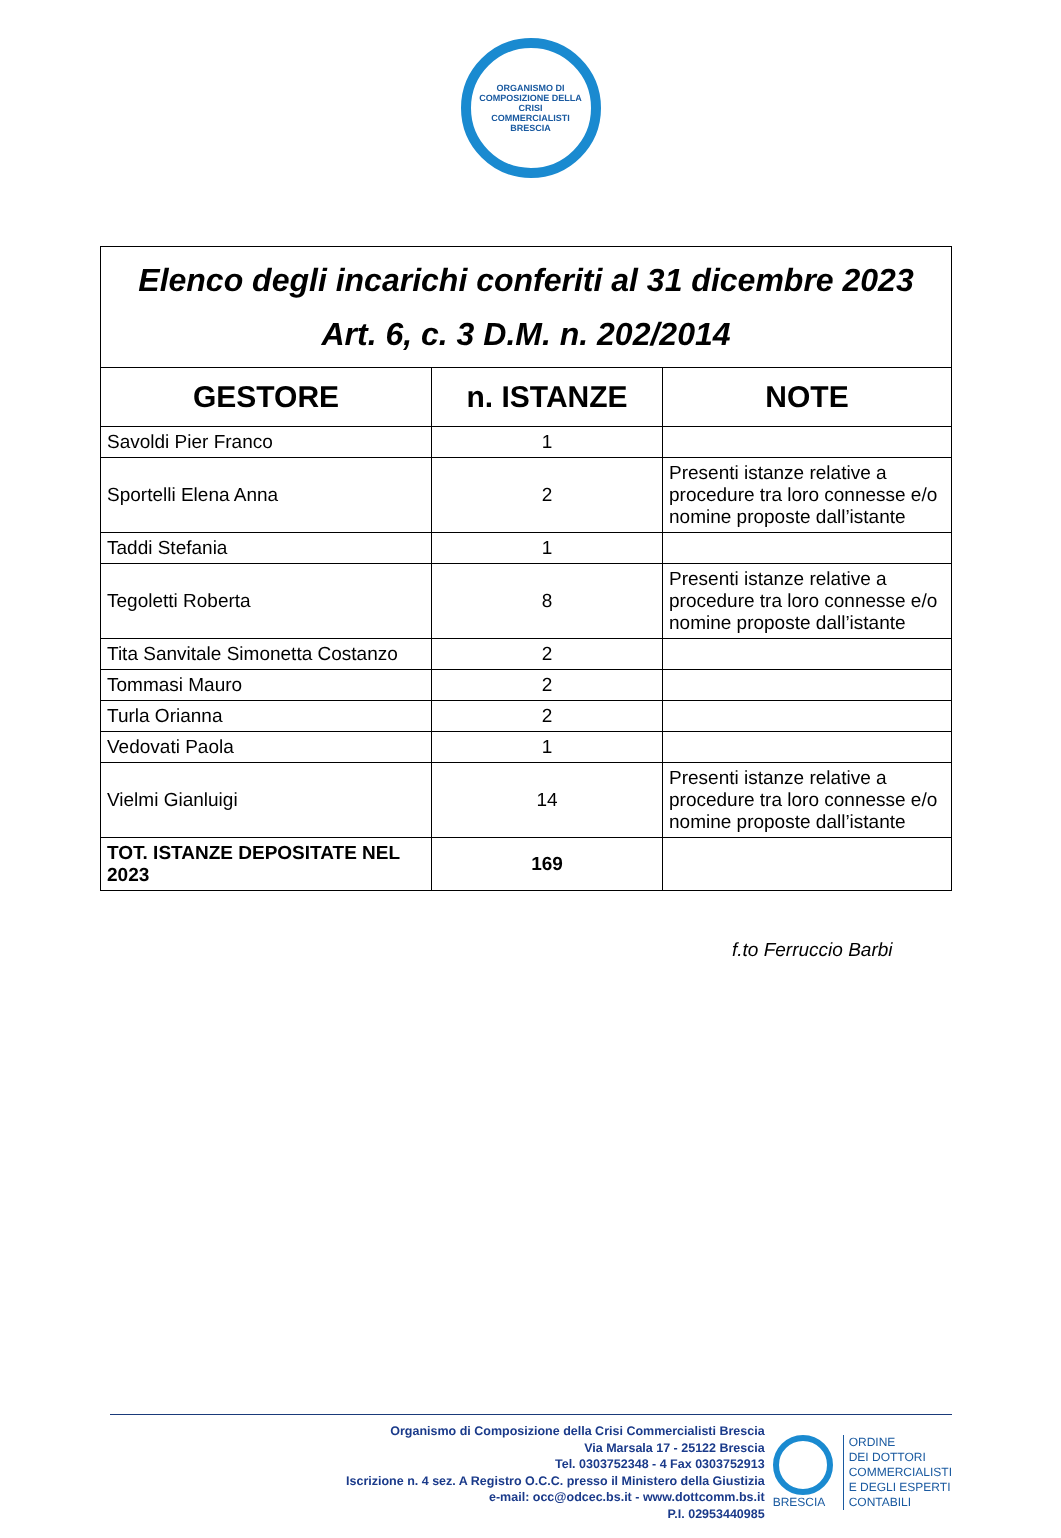ORGANISMO DI COMPOSIZIONE DELLA CRISI
COMMERCIALISTI BRESCIA
| Elenco degli incarichi conferiti al 31 dicembre 2023 Art. 6, c. 3 D.M. n. 202/2014 | | |
| GESTORE | n. ISTANZE | NOTE |
| Savoldi Pier Franco | 1 | |
| Sportelli Elena Anna | 2 | Presenti istanze relative a procedure tra loro connesse e/o nomine proposte dall’istante |
| Taddi Stefania | 1 | |
| Tegoletti Roberta | 8 | Presenti istanze relative a procedure tra loro connesse e/o nomine proposte dall’istante |
| Tita Sanvitale Simonetta Costanzo | 2 | |
| Tommasi Mauro | 2 | |
| Turla Orianna | 2 | |
| Vedovati Paola | 1 | |
| Vielmi Gianluigi | 14 | Presenti istanze relative a procedure tra loro connesse e/o nomine proposte dall’istante |
| TOT. ISTANZE DEPOSITATE NEL 2023 | 169 | |
f.to Ferruccio Barbi
Organismo di Composizione della Crisi Commercialisti Brescia
Via Marsala 17 - 25122 Brescia
Tel. 0303752348 - 4 Fax 0303752913
Iscrizione n. 4 sez. A Registro O.C.C. presso il Ministero della Giustizia
e-mail: occ@odcec.bs.it - www.dottcomm.bs.it
P.I. 02953440985
BRESCIA
ORDINE
DEI DOTTORI
COMMERCIALISTI
E DEGLI ESPERTI
CONTABILI